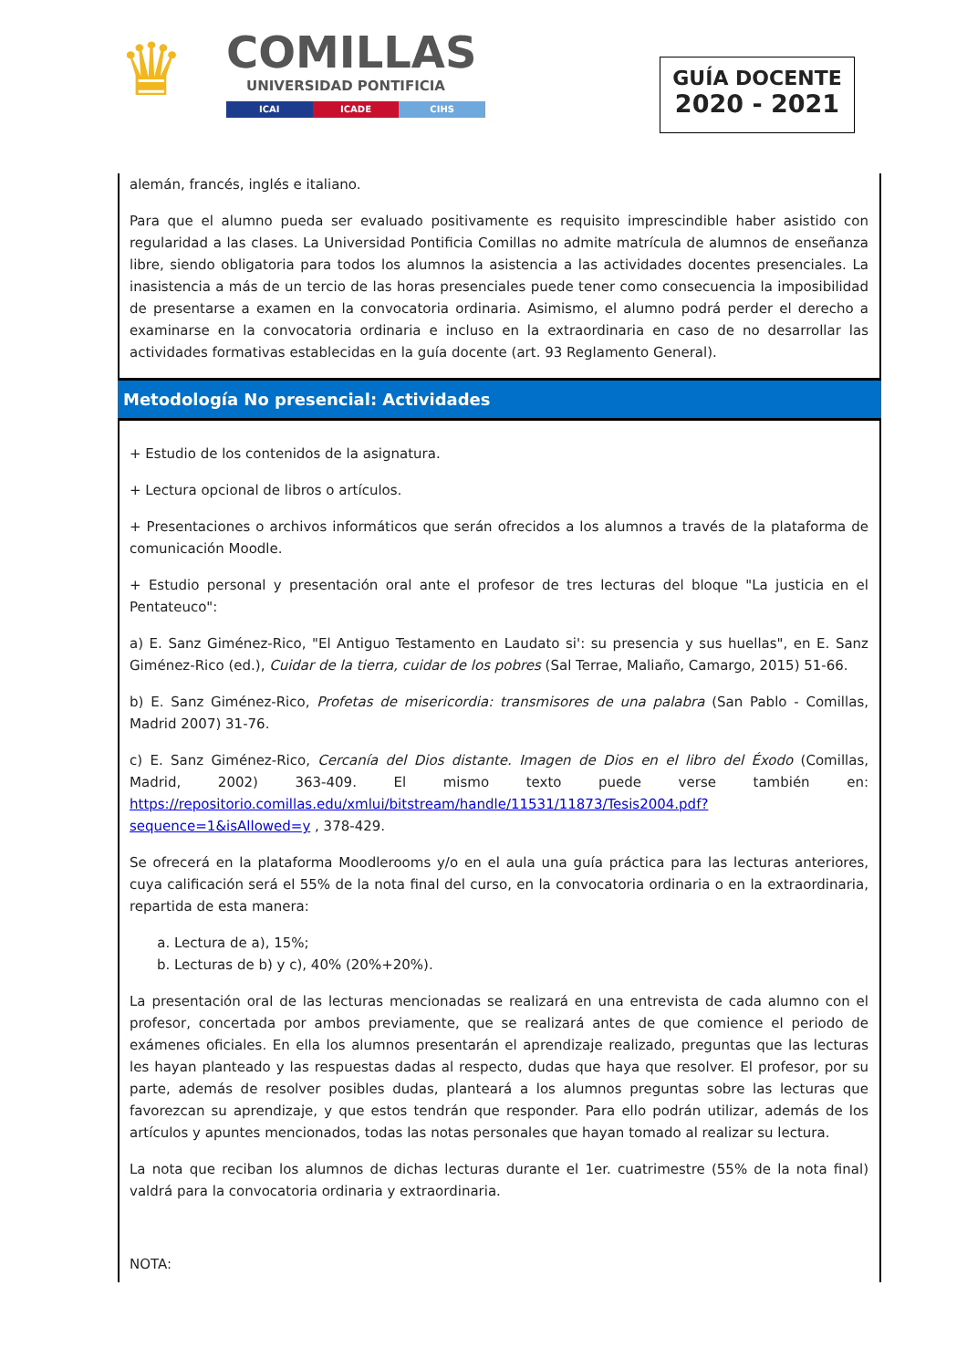♛
COMILLAS
UNIVERSIDAD PONTIFICIA
ICAI ICADE CIHS
GUÍA DOCENTE
2020 - 2021
alemán, francés, inglés e italiano.
Para que el alumno pueda ser evaluado positivamente es requisito imprescindible haber asistido con regularidad a las clases. La Universidad Pontificia Comillas no admite matrícula de alumnos de enseñanza libre, siendo obligatoria para todos los alumnos la asistencia a las actividades docentes presenciales. La inasistencia a más de un tercio de las horas presenciales puede tener como consecuencia la imposibilidad de presentarse a examen en la convocatoria ordinaria. Asimismo, el alumno podrá perder el derecho a examinarse en la convocatoria ordinaria e incluso en la extraordinaria en caso de no desarrollar las actividades formativas establecidas en la guía docente (art. 93 Reglamento General).
Metodología No presencial: Actividades
+ Estudio de los contenidos de la asignatura.
+ Lectura opcional de libros o artículos.
+ Presentaciones o archivos informáticos que serán ofrecidos a los alumnos a través de la plataforma de comunicación Moodle.
+ Estudio personal y presentación oral ante el profesor de tres lecturas del bloque "La justicia en el Pentateuco":
a) E. Sanz Giménez-Rico, "El Antiguo Testamento en Laudato si': su presencia y sus huellas", en E. Sanz Giménez-Rico (ed.), Cuidar de la tierra, cuidar de los pobres (Sal Terrae, Maliaño, Camargo, 2015) 51-66.
b) E. Sanz Giménez-Rico, Profetas de misericordia: transmisores de una palabra (San Pablo - Comillas, Madrid 2007) 31-76.
c) E. Sanz Giménez-Rico, Cercanía del Dios distante. Imagen de Dios en el libro del Éxodo (Comillas, Madrid, 2002) 363-409. El mismo texto puede verse también en: https://repositorio.comillas.edu/xmlui/bitstream/handle/11531/11873/Tesis2004.pdf?sequence=1&isAllowed=y , 378-429.
Se ofrecerá en la plataforma Moodlerooms y/o en el aula una guía práctica para las lecturas anteriores, cuya calificación será el 55% de la nota final del curso, en la convocatoria ordinaria o en la extraordinaria, repartida de esta manera:
a. Lectura de a), 15%;
b. Lecturas de b) y c), 40% (20%+20%).
La presentación oral de las lecturas mencionadas se realizará en una entrevista de cada alumno con el profesor, concertada por ambos previamente, que se realizará antes de que comience el periodo de exámenes oficiales. En ella los alumnos presentarán el aprendizaje realizado, preguntas que las lecturas les hayan planteado y las respuestas dadas al respecto, dudas que haya que resolver. El profesor, por su parte, además de resolver posibles dudas, planteará a los alumnos preguntas sobre las lecturas que favorezcan su aprendizaje, y que estos tendrán que responder. Para ello podrán utilizar, además de los artículos y apuntes mencionados, todas las notas personales que hayan tomado al realizar su lectura.
La nota que reciban los alumnos de dichas lecturas durante el 1er. cuatrimestre (55% de la nota final) valdrá para la convocatoria ordinaria y extraordinaria.
NOTA: